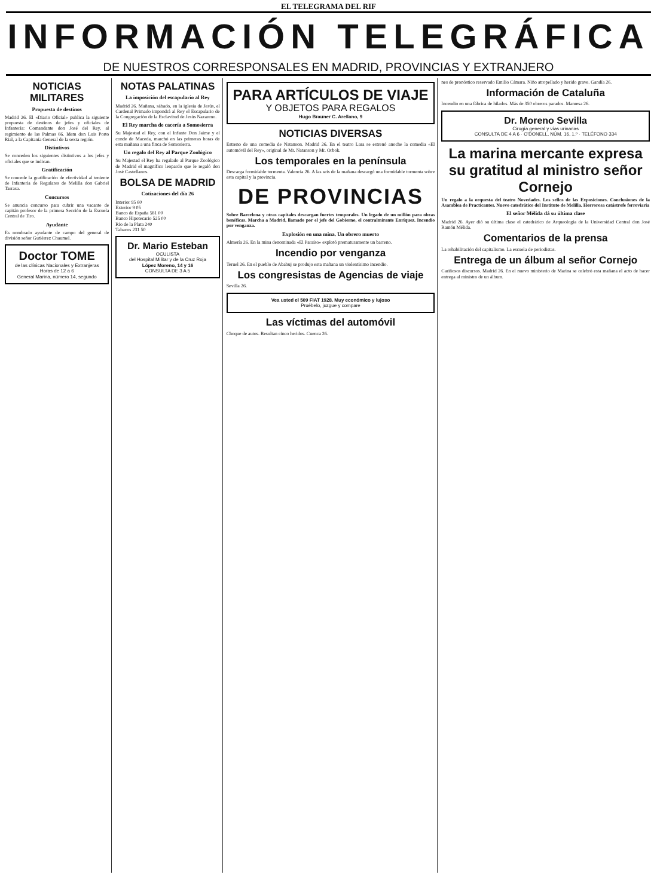EL TELEGRAMA DEL RIF
INFORMACIÓN TELEGRÁFICA
DE NUESTROS CORRESPONSALES EN MADRID, PROVINCIAS Y EXTRANJERO
NOTICIAS MILITARES
Propuesta de destinos
Madrid 26. El «Diario Oficial» publica la siguiente propuesta de destinos de jefes y oficiales de Infantería: Comandante don José del Rey, al regimiento de las Palmas 66. Idem don Luis Porto Rial, a la Capitanía General de la sexta región.
Distintivos
Se conceden los siguientes distintivos a los jefes y oficiales que se indican.
Gratificación
Se concede la gratificación de efectividad al teniente de Infantería de Regulares de Melilla don Gabriel Tarrasa.
Concursos
Se anuncia concurso para cubrir una vacante de capitán profesor de la primera Sección de la Escuela Central de Tiro.
Ayudante
Es nombrado ayudante de campo del general de división señor Gutiérrez Chaumel.
Doctor TOME
de las clínicas Nacionales y Extranjeras
Horas de 12 a 6
General Marina, número 14, segundo
NOTAS PALATINAS
La imposición del escapulario al Rey
Madrid 26. Mañana, sábado, en la iglesia de Jesús, el Cardenal Primado impondrá al Rey el Escapulario de la Congregación de la Esclavitud de Jesús Nazareno.
El Rey marcha de cacería a Somosierra
Su Majestad el Rey, con el Infante Don Jaime y el conde de Maceda, marchó en las primeras horas de esta mañana a una finca de Somosierra.
Un regalo del Rey al Parque Zoológico
Su Majestad el Rey ha regalado al Parque Zoológico de Madrid el magnífico leopardo que le regaló don José Castellanos.
BOLSA DE MADRID
Cotizaciones del día 26
Interior 95 60
Exterior 9 05
Banco de España 581 00
Banco Hipotecario 525 00
Río de la Plata 240
Tabacos 231 50
Dr. Mario Esteban
OCULISTA
del Hospital Militar y de la Cruz Roja
López Moreno, 14 y 16
CONSULTA DE 3 A 5
PARA ARTÍCULOS DE VIAJE
Y OBJETOS PARA REGALOS
Hugo Brauner C. Arellano, 9
NOTICIAS DIVERSAS
Estreno de una comedia de Natanson. Madrid 26. En el teatro Lara se estrenó anoche la comedia «El automóvil del Rey», original de Mr. Natanson y Mr. Orbok.
Los temporales en la península
Descarga formidable tormenta. Valencia 26. A las seis de la mañana descargó una formidable tormenta sobre esta capital y la provincia.
DE PROVINCIAS
Sobre Barcelona y otras capitales descargan fuertes temporales. Un legado de un millón para obras benéficas. Marcha a Madrid, llamado por el jefe del Gobierno, el contralmirante Enríquez. Incendio por venganza.
Explosión en una mina. Un obrero muerto
Almería 26. En la mina denominada «El Paraíso» explotó prematuramente un barreno.
Incendio por venganza
Teruel 26. En el pueblo de Ababuj se produjo esta mañana un violentísimo incendio.
Los congresistas de Agencias de viaje
Sevilla 26.
Vea usted el 509 FIAT 1928. Muy económico y lujoso
Pruébelo, juzgue y compare
Las víctimas del automóvil
Choque de autos. Resultan cinco heridos. Cuenca 26.
nes de pronóstico reservado Emilio Cámara. Niño atropellado y herido grave. Gandía 26.
Información de Cataluña
Incendio en una fábrica de hilados. Más de 350 obreros parados. Manresa 26.
Dr. Moreno Sevilla
Cirugía general y vías urinarias
CONSULTA DE 4 A 6 · O'DONELL, NÚM. 16, 1.º · TELÉFONO 334
La marina mercante expresa su gratitud al ministro señor Cornejo
Un regalo a la orquesta del teatro Novedades. Los sellos de las Exposiciones. Conclusiones de la Asamblea de Practicantes. Nuevo catedrático del Instituto de Melilla. Horrorosa catástrofe ferroviaria
El señor Mélida dá su última clase
Madrid 26. Ayer dió su última clase el catedrático de Arqueología de la Universidad Central don José Ramón Mélida.
Comentarios de la prensa
La rehabilitación del capitalismo. La escuela de periodistas.
Entrega de un álbum al señor Cornejo
Cariñosos discursos. Madrid 26. En el nuevo ministerio de Marina se celebró esta mañana el acto de hacer entrega al ministro de un álbum.